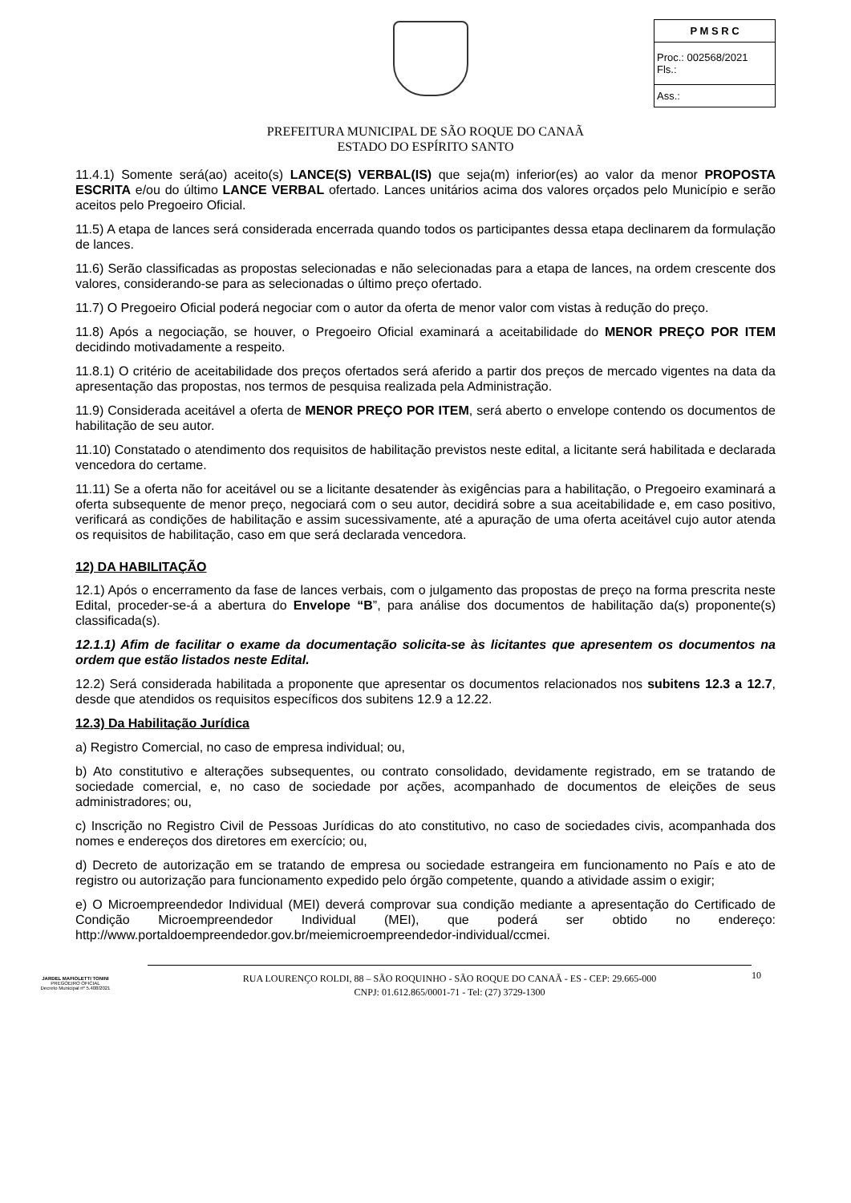| P M S R C |
| --- |
| Proc.: 002568/2021 Fls.: |
| Ass.: |
PREFEITURA MUNICIPAL DE SÃO ROQUE DO CANAÃ
ESTADO DO ESPÍRITO SANTO
11.4.1) Somente será(ao) aceito(s) LANCE(S) VERBAL(IS) que seja(m) inferior(es) ao valor da menor PROPOSTA ESCRITA e/ou do último LANCE VERBAL ofertado. Lances unitários acima dos valores orçados pelo Município e serão aceitos pelo Pregoeiro Oficial.
11.5) A etapa de lances será considerada encerrada quando todos os participantes dessa etapa declinarem da formulação de lances.
11.6) Serão classificadas as propostas selecionadas e não selecionadas para a etapa de lances, na ordem crescente dos valores, considerando-se para as selecionadas o último preço ofertado.
11.7) O Pregoeiro Oficial poderá negociar com o autor da oferta de menor valor com vistas à redução do preço.
11.8) Após a negociação, se houver, o Pregoeiro Oficial examinará a aceitabilidade do MENOR PREÇO POR ITEM decidindo motivadamente a respeito.
11.8.1) O critério de aceitabilidade dos preços ofertados será aferido a partir dos preços de mercado vigentes na data da apresentação das propostas, nos termos de pesquisa realizada pela Administração.
11.9) Considerada aceitável a oferta de MENOR PREÇO POR ITEM, será aberto o envelope contendo os documentos de habilitação de seu autor.
11.10) Constatado o atendimento dos requisitos de habilitação previstos neste edital, a licitante será habilitada e declarada vencedora do certame.
11.11) Se a oferta não for aceitável ou se a licitante desatender às exigências para a habilitação, o Pregoeiro examinará a oferta subsequente de menor preço, negociará com o seu autor, decidirá sobre a sua aceitabilidade e, em caso positivo, verificará as condições de habilitação e assim sucessivamente, até a apuração de uma oferta aceitável cujo autor atenda os requisitos de habilitação, caso em que será declarada vencedora.
12) DA HABILITAÇÃO
12.1) Após o encerramento da fase de lances verbais, com o julgamento das propostas de preço na forma prescrita neste Edital, proceder-se-á a abertura do Envelope “B”, para análise dos documentos de habilitação da(s) proponente(s) classificada(s).
12.1.1) Afim de facilitar o exame da documentação solicita-se às licitantes que apresentem os documentos na ordem que estão listados neste Edital.
12.2) Será considerada habilitada a proponente que apresentar os documentos relacionados nos subitens 12.3 a 12.7, desde que atendidos os requisitos específicos dos subitens 12.9 a 12.22.
12.3) Da Habilitação Jurídica
a) Registro Comercial, no caso de empresa individual; ou,
b) Ato constitutivo e alterações subsequentes, ou contrato consolidado, devidamente registrado, em se tratando de sociedade comercial, e, no caso de sociedade por ações, acompanhado de documentos de eleições de seus administradores; ou,
c) Inscrição no Registro Civil de Pessoas Jurídicas do ato constitutivo, no caso de sociedades civis, acompanhada dos nomes e endereços dos diretores em exercício; ou,
d) Decreto de autorização em se tratando de empresa ou sociedade estrangeira em funcionamento no País e ato de registro ou autorização para funcionamento expedido pelo órgão competente, quando a atividade assim o exigir;
e) O Microempreendedor Individual (MEI) deverá comprovar sua condição mediante a apresentação do Certificado de Condição Microempreendedor Individual (MEI), que poderá ser obtido no endereço: http://www.portaldoempreendedor.gov.br/meiemicroempreendedor-individual/ccmei.
JARDEL MAFIOLETTI TONINI
PREGOEIRO OFICIAL
Decreto Municipal nº 5.408/2021
RUA LOURENÇO ROLDI, 88 – SÃO ROQUINHO - SÃO ROQUE DO CANAÃ - ES - CEP: 29.665-000
CNPJ: 01.612.865/0001-71 - Tel: (27) 3729-1300
10